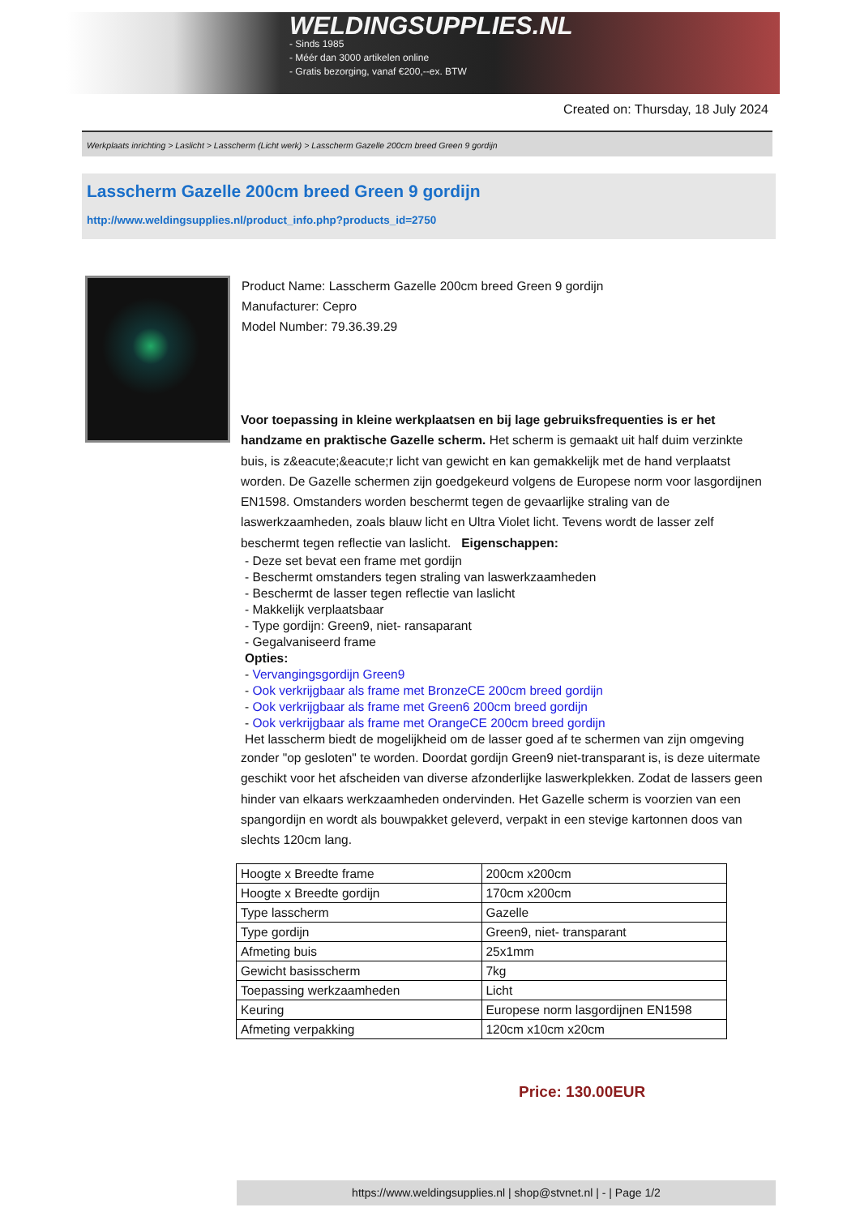WELDINGSUPPLIES.NL
- Sinds 1985
- Méér dan 3000 artikelen online
- Gratis bezorging, vanaf €200,--ex. BTW
Created on: Thursday, 18 July 2024
Werkplaats inrichting > Laslicht > Lasscherm (Licht werk) > Lasscherm Gazelle 200cm breed Green 9 gordijn
Lasscherm Gazelle 200cm breed Green 9 gordijn
http://www.weldingsupplies.nl/product_info.php?products_id=2750
Product Name: Lasscherm Gazelle 200cm breed Green 9 gordijn
Manufacturer: Cepro
Model Number: 79.36.39.29
Voor toepassing in kleine werkplaatsen en bij lage gebruiksfrequenties is er het handzame en praktische Gazelle scherm. Het scherm is gemaakt uit half duim verzinkte buis, is z&eacute;&eacute;r licht van gewicht en kan gemakkelijk met de hand verplaatst worden. De Gazelle schermen zijn goedgekeurd volgens de Europese norm voor lasgordijnen EN1598. Omstanders worden beschermt tegen de gevaarlijke straling van de laswerkzaamheden, zoals blauw licht en Ultra Violet licht. Tevens wordt de lasser zelf beschermt tegen reflectie van laslicht. Eigenschappen:
- Deze set bevat een frame met gordijn
- Beschermt omstanders tegen straling van laswerkzaamheden
- Beschermt de lasser tegen reflectie van laslicht
- Makkelijk verplaatsbaar
- Type gordijn: Green9, niet- ransaparant
- Gegalvaniseerd frame
Opties:
- Vervangingsgordijn Green9
- Ook verkrijgbaar als frame met BronzeCE 200cm breed gordijn
- Ook verkrijgbaar als frame met Green6 200cm breed gordijn
- Ook verkrijgbaar als frame met OrangeCE 200cm breed gordijn
Het lasscherm biedt de mogelijkheid om de lasser goed af te schermen van zijn omgeving
zonder "op gesloten" te worden. Doordat gordijn Green9 niet-transparant is, is deze uitermate geschikt voor het afscheiden van diverse afzonderlijke laswerkplekken. Zodat de lassers geen hinder van elkaars werkzaamheden ondervinden. Het Gazelle scherm is voorzien van een spangordijn en wordt als bouwpakket geleverd, verpakt in een stevige kartonnen doos van slechts 120cm lang.
| Hoogte x Breedte frame | 200cm x200cm |
| Hoogte x Breedte gordijn | 170cm x200cm |
| Type lasscherm | Gazelle |
| Type gordijn | Green9, niet- transparant |
| Afmeting buis | 25x1mm |
| Gewicht basisscherm | 7kg |
| Toepassing werkzaamheden | Licht |
| Keuring | Europese norm lasgordijnen EN1598 |
| Afmeting verpakking | 120cm x10cm x20cm |
Price: 130.00EUR
https://www.weldingsupplies.nl | shop@stvnet.nl | - | Page 1/2